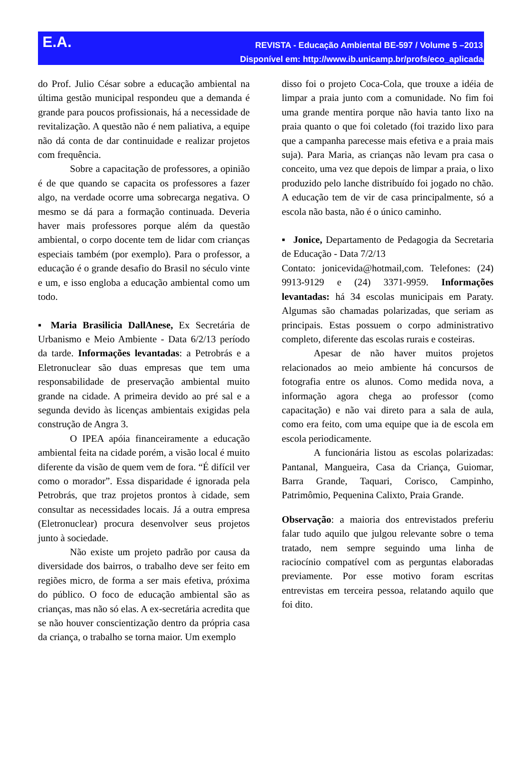E.A.
REVISTA - Educação Ambiental BE-597 / Volume 5 –2013
Disponível em: http://www.ib.unicamp.br/profs/eco_aplicada/
do Prof. Julio César sobre a educação ambiental na última gestão municipal respondeu que a demanda é grande para poucos profissionais, há a necessidade de revitalização. A questão não é nem paliativa, a equipe não dá conta de dar continuidade e realizar projetos com frequência.
Sobre a capacitação de professores, a opinião é de que quando se capacita os professores a fazer algo, na verdade ocorre uma sobrecarga negativa. O mesmo se dá para a formação continuada. Deveria haver mais professores porque além da questão ambiental, o corpo docente tem de lidar com crianças especiais também (por exemplo). Para o professor, a educação é o grande desafio do Brasil no século vinte e um, e isso engloba a educação ambiental como um todo.
▪ Maria Brasilicia DallAnese, Ex Secretária de Urbanismo e Meio Ambiente - Data 6/2/13 período da tarde. Informações levantadas: a Petrobrás e a Eletronuclear são duas empresas que tem uma responsabilidade de preservação ambiental muito grande na cidade. A primeira devido ao pré sal e a segunda devido às licenças ambientais exigidas pela construção de Angra 3.
O IPEA apóia financeiramente a educação ambiental feita na cidade porém, a visão local é muito diferente da visão de quem vem de fora. “É difícil ver como o morador”. Essa disparidade é ignorada pela Petrobrás, que traz projetos prontos à cidade, sem consultar as necessidades locais. Já a outra empresa (Eletronuclear) procura desenvolver seus projetos junto à sociedade.
Não existe um projeto padrão por causa da diversidade dos bairros, o trabalho deve ser feito em regiões micro, de forma a ser mais efetiva, próxima do público. O foco de educação ambiental são as crianças, mas não só elas. A ex-secretária acredita que se não houver conscientização dentro da própria casa da criança, o trabalho se torna maior. Um exemplo
disso foi o projeto Coca-Cola, que trouxe a idéia de limpar a praia junto com a comunidade. No fim foi uma grande mentira porque não havia tanto lixo na praia quanto o que foi coletado (foi trazido lixo para que a campanha parecesse mais efetiva e a praia mais suja). Para Maria, as crianças não levam pra casa o conceito, uma vez que depois de limpar a praia, o lixo produzido pelo lanche distribuído foi jogado no chão. A educação tem de vir de casa principalmente, só a escola não basta, não é o único caminho.
▪ Jonice, Departamento de Pedagogia da Secretaria de Educação - Data 7/2/13
Contato: jonicevida@hotmail,com. Telefones: (24) 9913-9129 e (24) 3371-9959. Informações levantadas: há 34 escolas municipais em Paraty. Algumas são chamadas polarizadas, que seriam as principais. Estas possuem o corpo administrativo completo, diferente das escolas rurais e costeiras.
Apesar de não haver muitos projetos relacionados ao meio ambiente há concursos de fotografia entre os alunos. Como medida nova, a informação agora chega ao professor (como capacitação) e não vai direto para a sala de aula, como era feito, com uma equipe que ia de escola em escola periodicamente.
A funcionária listou as escolas polarizadas: Pantanal, Mangueira, Casa da Criança, Guiomar, Barra Grande, Taquari, Corisco, Campinho, Patrimômio, Pequenina Calixto, Praia Grande.
Observação: a maioria dos entrevistados preferiu falar tudo aquilo que julgou relevante sobre o tema tratado, nem sempre seguindo uma linha de raciocínio compatível com as perguntas elaboradas previamente. Por esse motivo foram escritas entrevistas em terceira pessoa, relatando aquilo que foi dito.